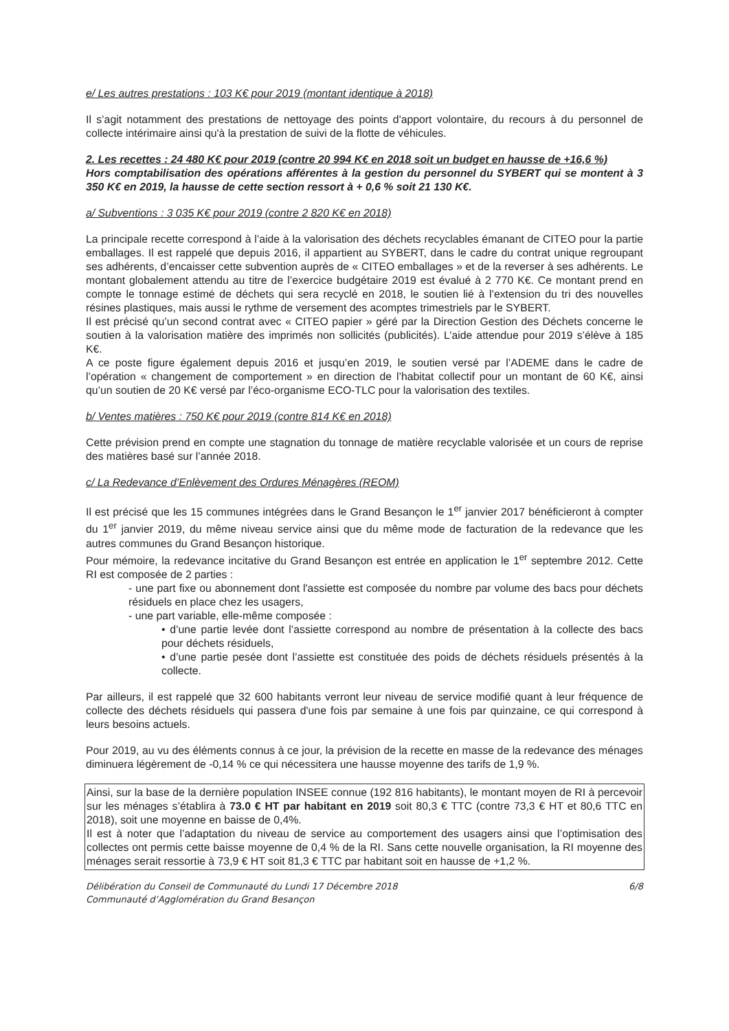e/ Les autres prestations : 103 K€ pour 2019 (montant identique à 2018)
Il s’agit notamment des prestations de nettoyage des points d'apport volontaire, du recours à du personnel de collecte intérimaire ainsi qu'à la prestation de suivi de la flotte de véhicules.
2. Les recettes : 24 480 K€ pour 2019 (contre 20 994 K€ en 2018 soit un budget en hausse de +16,6 %)
Hors comptabilisation des opérations afférentes à la gestion du personnel du SYBERT qui se montent à 3 350 K€ en 2019, la hausse de cette section ressort à + 0,6 % soit 21 130 K€.
a/ Subventions : 3 035 K€ pour 2019 (contre 2 820 K€ en 2018)
La principale recette correspond à l’aide à la valorisation des déchets recyclables émanant de CITEO pour la partie emballages. Il est rappelé que depuis 2016, il appartient au SYBERT, dans le cadre du contrat unique regroupant ses adhérents, d’encaisser cette subvention auprès de « CITEO emballages » et de la reverser à ses adhérents. Le montant globalement attendu au titre de l’exercice budgétaire 2019 est évalué à 2 770 K€. Ce montant prend en compte le tonnage estimé de déchets qui sera recyclé en 2018, le soutien lié à l’extension du tri des nouvelles résines plastiques, mais aussi le rythme de versement des acomptes trimestriels par le SYBERT.
Il est précisé qu’un second contrat avec « CITEO papier » géré par la Direction Gestion des Déchets concerne le soutien à la valorisation matière des imprimés non sollicités (publicités). L’aide attendue pour 2019 s’élève à 185 K€.
A ce poste figure également depuis 2016 et jusqu’en 2019, le soutien versé par l’ADEME dans le cadre de l’opération « changement de comportement » en direction de l’habitat collectif pour un montant de 60 K€, ainsi qu’un soutien de 20 K€ versé par l’éco-organisme ECO-TLC pour la valorisation des textiles.
b/ Ventes matières : 750 K€ pour 2019 (contre 814 K€ en 2018)
Cette prévision prend en compte une stagnation du tonnage de matière recyclable valorisée et un cours de reprise des matières basé sur l’année 2018.
c/ La Redevance d’Enlèvement des Ordures Ménagères (REOM)
Il est précisé que les 15 communes intégrées dans le Grand Besançon le 1<sup>er</sup> janvier 2017 bénéficieront à compter du 1<sup>er</sup> janvier 2019, du même niveau service ainsi que du même mode de facturation de la redevance que les autres communes du Grand Besançon historique.
Pour mémoire, la redevance incitative du Grand Besançon est entrée en application le 1<sup>er</sup> septembre 2012. Cette RI est composée de 2 parties :
- une part fixe ou abonnement dont l'assiette est composée du nombre par volume des bacs pour déchets résiduels en place chez les usagers,
- une part variable, elle-même composée :
• d’une partie levée dont l’assiette correspond au nombre de présentation à la collecte des bacs pour déchets résiduels,
• d’une partie pesée dont l’assiette est constituée des poids de déchets résiduels présentés à la collecte.
Par ailleurs, il est rappelé que 32 600 habitants verront leur niveau de service modifié quant à leur fréquence de collecte des déchets résiduels qui passera d'une fois par semaine à une fois par quinzaine, ce qui correspond à leurs besoins actuels.
Pour 2019, au vu des éléments connus à ce jour, la prévision de la recette en masse de la redevance des ménages diminuera légèrement de -0,14 % ce qui nécessitera une hausse moyenne des tarifs de 1,9 %.
Ainsi, sur la base de la dernière population INSEE connue (192 816 habitants), le montant moyen de RI à percevoir sur les ménages s’établira à 73.0 € HT par habitant en 2019 soit 80,3 € TTC (contre 73,3 € HT et 80,6 TTC en 2018), soit une moyenne en baisse de 0,4%.
Il est à noter que l’adaptation du niveau de service au comportement des usagers ainsi que l’optimisation des collectes ont permis cette baisse moyenne de 0,4 % de la RI. Sans cette nouvelle organisation, la RI moyenne des ménages serait ressortie à 73,9 € HT soit 81,3 € TTC par habitant soit en hausse de +1,2 %.
Délibération du Conseil de Communauté du Lundi 17 Décembre 2018
Communauté d’Agglomération du Grand Besançon
6/8